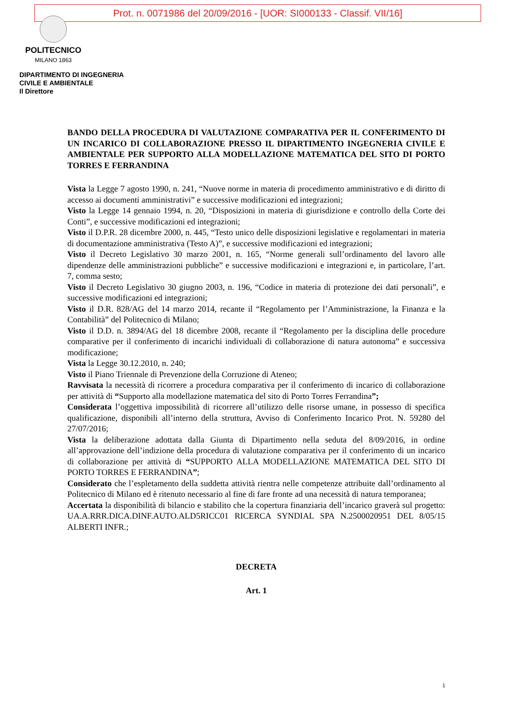Prot. n. 0071986 del 20/09/2016 - [UOR: SI000133 - Classif. VII/16]
POLITECNICO
MILANO 1863
DIPARTIMENTO DI INGEGNERIA
CIVILE E AMBIENTALE
Il Direttore
BANDO DELLA PROCEDURA DI VALUTAZIONE COMPARATIVA PER IL CONFERIMENTO DI UN INCARICO DI COLLABORAZIONE PRESSO IL DIPARTIMENTO INGEGNERIA CIVILE E AMBIENTALE PER SUPPORTO ALLA MODELLAZIONE MATEMATICA DEL SITO DI PORTO TORRES E FERRANDINA
Vista la Legge 7 agosto 1990, n. 241, “Nuove norme in materia di procedimento amministrativo e di diritto di accesso ai documenti amministrativi” e successive modificazioni ed integrazioni;
Visto la Legge 14 gennaio 1994, n. 20, “Disposizioni in materia di giurisdizione e controllo della Corte dei Conti”, e successive modificazioni ed integrazioni;
Visto il D.P.R. 28 dicembre 2000, n. 445, “Testo unico delle disposizioni legislative e regolamentari in materia di documentazione amministrativa (Testo A)”, e successive modificazioni ed integrazioni;
Visto il Decreto Legislativo 30 marzo 2001, n. 165, “Norme generali sull’ordinamento del lavoro alle dipendenze delle amministrazioni pubbliche” e successive modificazioni e integrazioni e, in particolare, l’art. 7, comma sesto;
Visto il Decreto Legislativo 30 giugno 2003, n. 196, “Codice in materia di protezione dei dati personali”, e successive modificazioni ed integrazioni;
Visto il D.R. 828/AG del 14 marzo 2014, recante il “Regolamento per l’Amministrazione, la Finanza e la Contabilità” del Politecnico di Milano;
Visto il D.D. n. 3894/AG del 18 dicembre 2008, recante il “Regolamento per la disciplina delle procedure comparative per il conferimento di incarichi individuali di collaborazione di natura autonoma” e successiva modificazione;
Vista la Legge 30.12.2010, n. 240;
Visto il Piano Triennale di Prevenzione della Corruzione di Ateneo;
Ravvisata la necessità di ricorrere a procedura comparativa per il conferimento di incarico di collaborazione per attività di “Supporto alla modellazione matematica del sito di Porto Torres Ferrandina”;
Considerata l’oggettiva impossibilità di ricorrere all’utilizzo delle risorse umane, in possesso di specifica qualificazione, disponibili all’interno della struttura, Avviso di Conferimento Incarico Prot. N. 59280 del 27/07/2016;
Vista la deliberazione adottata dalla Giunta di Dipartimento nella seduta del 8/09/2016, in ordine all’approvazione dell’indizione della procedura di valutazione comparativa per il conferimento di un incarico di collaborazione per attività di “SUPPORTO ALLA MODELLAZIONE MATEMATICA DEL SITO DI PORTO TORRES E FERRANDINA”;
Considerato che l’espletamento della suddetta attività rientra nelle competenze attribuite dall’ordinamento al Politecnico di Milano ed è ritenuto necessario al fine di fare fronte ad una necessità di natura temporanea;
Accertata la disponibilità di bilancio e stabilito che la copertura finanziaria dell’incarico graverà sul progetto: UA.A.RRR.DICA.DINF.AUTO.ALD5RICC01 RICERCA SYNDIAL SPA N.2500020951 DEL 8/05/15 ALBERTI INFR.;
DECRETA
Art. 1
1